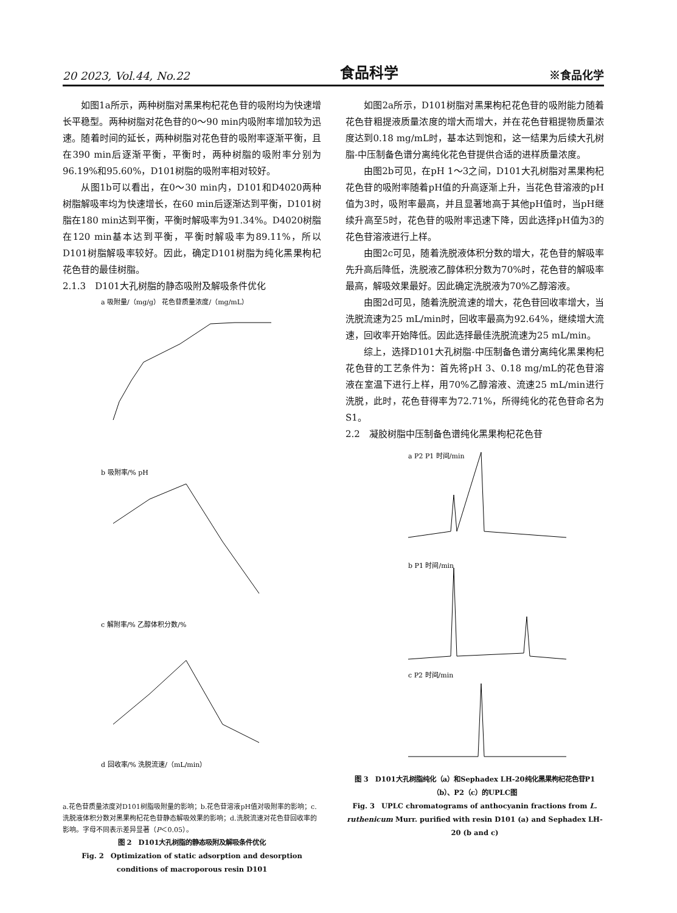20 2023, Vol.44, No.22 食品科学 ※食品化学
如图1a所示，两种树脂对黑果枸杞花色苷的吸附均为快速增长平稳型。两种树脂对花色苷的0～90 min内吸附率增加较为迅速。随着时间的延长，两种树脂对花色苷的吸附率逐渐平衡，且在390 min后逐渐平衡，平衡时，两种树脂的吸附率分别为96.19%和95.60%，D101树脂的吸附率相对较好。
从图1b可以看出，在0～30 min内，D101和D4020两种树脂解吸率均为快速增长，在60 min后逐渐达到平衡，D101树脂在180 min达到平衡，平衡时解吸率为91.34%。D4020树脂在120 min基本达到平衡，平衡时解吸率为89.11%，所以D101树脂解吸率较好。因此，确定D101树脂为纯化黑果枸杞花色苷的最佳树脂。
2.1.3　D101大孔树脂的静态吸附及解吸条件优化
a 吸附量/（mg/g） 花色苷质量浓度/（mg/mL）
b 吸附率/% pH
c 解附率/% 乙醇体积分数/%
d 回收率/% 洗脱流速/（mL/min）
a.花色苷质量浓度对D101树脂吸附量的影响；b.花色苷溶液pH值对吸附率的影响；c.洗脱液体积分数对黑果枸杞花色苷静态解吸效果的影响；d.洗脱流速对花色苷回收率的影响。字母不同表示差异显著（P＜0.05）。
图 2　D101大孔树脂的静态吸附及解吸条件优化
Fig. 2　Optimization of static adsorption and desorption conditions of macroporous resin D101
如图2a所示，D101树脂对黑果枸杞花色苷的吸附能力随着花色苷粗提液质量浓度的增大而增大，并在花色苷粗提物质量浓度达到0.18 mg/mL时，基本达到饱和，这一结果为后续大孔树脂-中压制备色谱分离纯化花色苷提供合适的进样质量浓度。
由图2b可见，在pH 1～3之间，D101大孔树脂对黑果枸杞花色苷的吸附率随着pH值的升高逐渐上升，当花色苷溶液的pH值为3时，吸附率最高，并且显著地高于其他pH值时，当pH继续升高至5时，花色苷的吸附率迅速下降，因此选择pH值为3的花色苷溶液进行上样。
由图2c可见，随着洗脱液体积分数的增大，花色苷的解吸率先升高后降低，洗脱液乙醇体积分数为70%时，花色苷的解吸率最高，解吸效果最好。因此确定洗脱液为70%乙醇溶液。
由图2d可见，随着洗脱流速的增大，花色苷回收率增大，当洗脱流速为25 mL/min时，回收率最高为92.64%，继续增大流速，回收率开始降低。因此选择最佳洗脱流速为25 mL/min。
综上，选择D101大孔树脂-中压制备色谱分离纯化黑果枸杞花色苷的工艺条件为：首先将pH 3、0.18 mg/mL的花色苷溶液在室温下进行上样，用70%乙醇溶液、流速25 mL/min进行洗脱，此时，花色苷得率为72.71%，所得纯化的花色苷命名为S1。
2.2　凝胶树脂中压制备色谱纯化黑果枸杞花色苷
a P2 P1 时间/min
b P1 时间/min
c P2 时间/min
图 3　D101大孔树脂纯化（a）和Sephadex LH-20纯化黑果枸杞花色苷P1（b）、P2（c）的UPLC图
Fig. 3　UPLC chromatograms of anthocyanin fractions from L. ruthenicum Murr. purified with resin D101 (a) and Sephadex LH-20 (b and c)